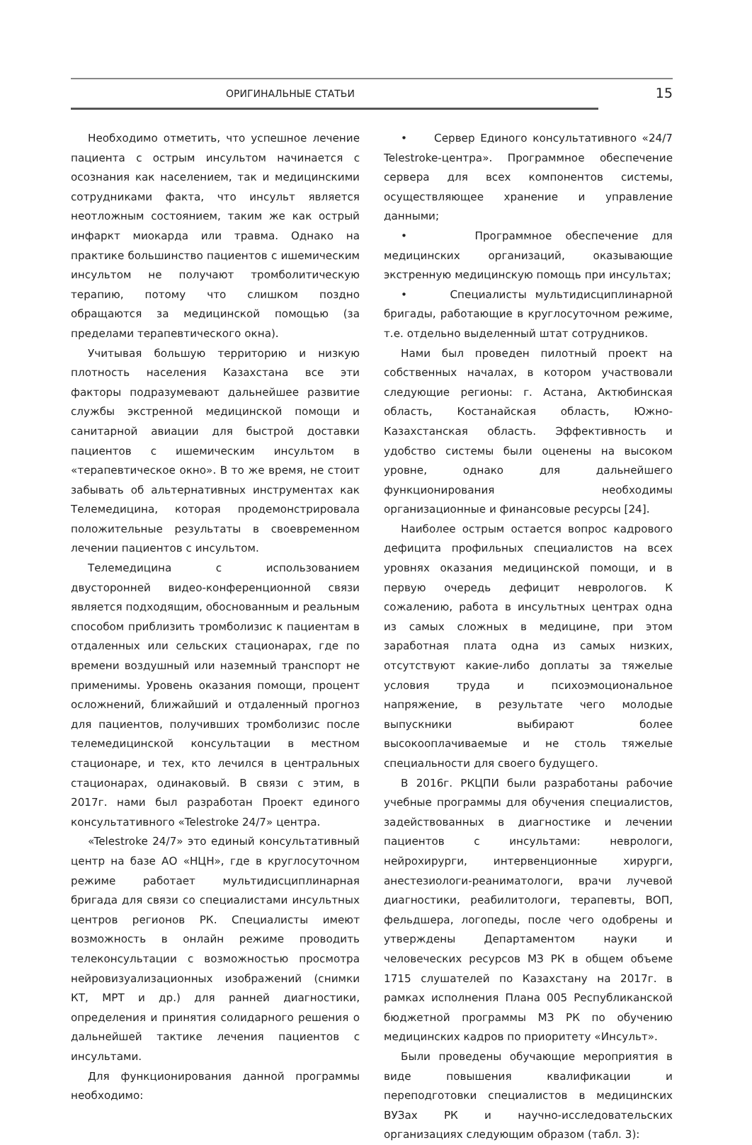ОРИГИНАЛЬНЫЕ СТАТЬИ
15
Необходимо отметить, что успешное лечение пациента с острым инсультом начинается с осознания как населением, так и медицинскими сотрудниками факта, что инсульт является неотложным состоянием, таким же как острый инфаркт миокарда или травма. Однако на практике большинство пациентов с ишемическим инсультом не получают тромболитическую терапию, потому что слишком поздно обращаются за медицинской помощью (за пределами терапевтического окна).
Учитывая большую территорию и низкую плотность населения Казахстана все эти факторы подразумевают дальнейшее развитие службы экстренной медицинской помощи и санитарной авиации для быстрой доставки пациентов с ишемическим инсультом в «терапевтическое окно». В то же время, не стоит забывать об альтернативных инструментах как Телемедицина, которая продемонстрировала положительные результаты в своевременном лечении пациентов с инсультом.
Телемедицина с использованием двусторонней видео-конференционной связи является подходящим, обоснованным и реальным способом приблизить тромболизис к пациентам в отдаленных или сельских стационарах, где по времени воздушный или наземный транспорт не применимы. Уровень оказания помощи, процент осложнений, ближайший и отдаленный прогноз для пациентов, получивших тромболизис после телемедицинской консультации в местном стационаре, и тех, кто лечился в центральных стационарах, одинаковый. В связи с этим, в 2017г. нами был разработан Проект единого консультативного «Telestroke 24/7» центра.
«Telestroke 24/7» это единый консультативный центр на базе АО «НЦН», где в круглосуточном режиме работает мультидисциплинарная бригада для связи со специалистами инсультных центров регионов РК. Специалисты имеют возможность в онлайн режиме проводить телеконсультации с возможностью просмотра нейровизуализационных изображений (снимки КТ, МРТ и др.) для ранней диагностики, определения и принятия солидарного решения о дальнейшей тактике лечения пациентов с инсультами.
Для функционирования данной программы необходимо:
• Сервер Единого консультативного «24/7 Telestroke-центра». Программное обеспечение сервера для всех компонентов системы, осуществляющее хранение и управление данными;
• Программное обеспечение для медицинских организаций, оказывающие экстренную медицинскую помощь при инсультах;
• Специалисты мультидисциплинарной бригады, работающие в круглосуточном режиме, т.е. отдельно выделенный штат сотрудников.
Нами был проведен пилотный проект на собственных началах, в котором участвовали следующие регионы: г. Астана, Актюбинская область, Костанайская область, Южно-Казахстанская область. Эффективность и удобство системы были оценены на высоком уровне, однако для дальнейшего функционирования необходимы организационные и финансовые ресурсы [24].
Наиболее острым остается вопрос кадрового дефицита профильных специалистов на всех уровнях оказания медицинской помощи, и в первую очередь дефицит неврологов. К сожалению, работа в инсультных центрах одна из самых сложных в медицине, при этом заработная плата одна из самых низких, отсутствуют какие-либо доплаты за тяжелые условия труда и психоэмоциональное напряжение, в результате чего молодые выпускники выбирают более высокооплачиваемые и не столь тяжелые специальности для своего будущего.
В 2016г. РКЦПИ были разработаны рабочие учебные программы для обучения специалистов, задействованных в диагностике и лечении пациентов с инсультами: неврологи, нейрохирурги, интервенционные хирурги, анестезиологи-реаниматологи, врачи лучевой диагностики, реабилитологи, терапевты, ВОП, фельдшера, логопеды, после чего одобрены и утверждены Департаментом науки и человеческих ресурсов МЗ РК в общем объеме 1715 слушателей по Казахстану на 2017г. в рамках исполнения Плана 005 Республиканской бюджетной программы МЗ РК по обучению медицинских кадров по приоритету «Инсульт».
Были проведены обучающие мероприятия в виде повышения квалификации и переподготовки специалистов в медицинских ВУЗах РК и научно-исследовательских организациях следующим образом (табл. 3):